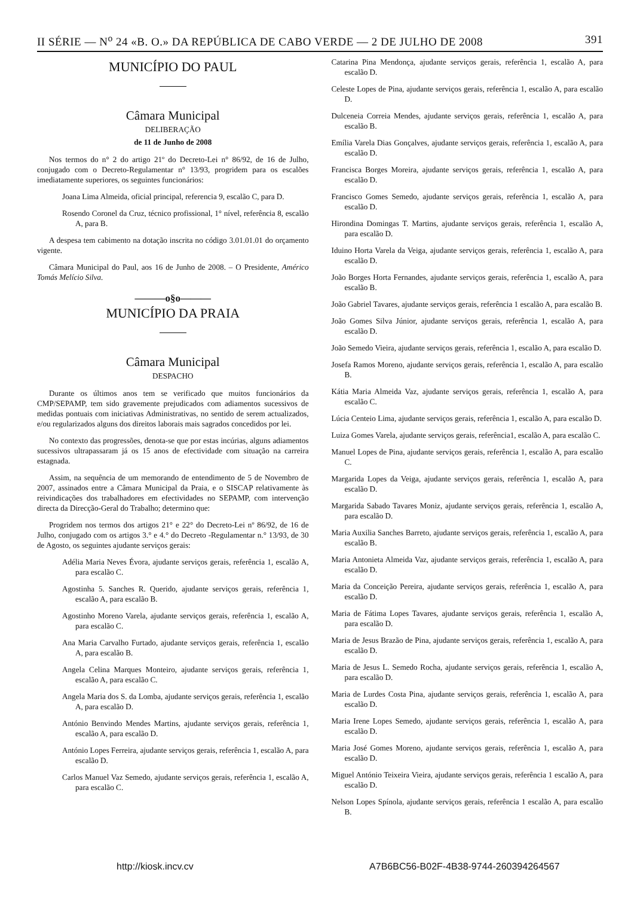II SÉRIE — N<sup>o</sup> 24 «B. O.» DA REPÚBLICA DE CABO VERDE — 2 DE JULHO DE 2008 391
MUNICÍPIO DO PAUL
Câmara Municipal
DELIBERAÇÃO
de 11 de Junho de 2008
Nos termos do n° 2 do artigo 21º do Decreto-Lei n° 86/92, de 16 de Julho, conjugado com o Decreto-Regulamentar n° 13/93, progridem para os escalões imediatamente superiores, os seguintes funcionários:
Joana Lima Almeida, oficial principal, referencia 9, escalão C, para D.
Rosendo Coronel da Cruz, técnico profissional, 1° nível, referência 8, escalão A, para B.
A despesa tem cabimento na dotação inscrita no código 3.01.01.01 do orçamento vigente.
Câmara Municipal do Paul, aos 16 de Junho de 2008. – O Presidente, Américo Tomás Melício Silva.
———o§o———
MUNICÍPIO DA PRAIA
Câmara Municipal
DESPACHO
Durante os últimos anos tem se verificado que muitos funcionários da CMP/SEPAMP, tem sido gravemente prejudicados com adiamentos sucessivos de medidas pontuais com iniciativas Administrativas, no sentido de serem actualizados, e/ou regularizados alguns dos direitos laborais mais sagrados concedidos por lei.
No contexto das progressões, denota-se que por estas incúrias, alguns adiamentos sucessivos ultrapassaram já os 15 anos de efectividade com situação na carreira estagnada.
Assim, na sequência de um memorando de entendimento de 5 de Novembro de 2007, assinados entre a Câmara Municipal da Praia, e o SISCAP relativamente às reivindicações dos trabalhadores em efectividades no SEPAMP, com intervenção directa da Direcção-Geral do Trabalho; determino que:
Progridem nos termos dos artigos 21° e 22° do Decreto-Lei nº 86/92, de 16 de Julho, conjugado com os artigos 3.° e 4.° do Decreto -Regulamentar n.° 13/93, de 30 de Agosto, os seguintes ajudante serviços gerais:
Adélia Maria Neves Évora, ajudante serviços gerais, referência 1, escalão A, para escalão C.
Agostinha 5. Sanches R. Querido, ajudante serviços gerais, referência 1, escalão A, para escalão B.
Agostinho Moreno Varela, ajudante serviços gerais, referência 1, escalão A, para escalão C.
Ana Maria Carvalho Furtado, ajudante serviços gerais, referência 1, escalão A, para escalão B.
Angela Celina Marques Monteiro, ajudante serviços gerais, referência 1, escalão A, para escalão C.
Angela Maria dos S. da Lomba, ajudante serviços gerais, referência 1, escalão A, para escalão D.
António Benvindo Mendes Martins, ajudante serviços gerais, referência 1, escalão A, para escalão D.
António Lopes Ferreira, ajudante serviços gerais, referência 1, escalão A, para escalão D.
Carlos Manuel Vaz Semedo, ajudante serviços gerais, referência 1, escalão A, para escalão C.
Catarina Pina Mendonça, ajudante serviços gerais, referência 1, escalão A, para escalão D.
Celeste Lopes de Pina, ajudante serviços gerais, referência 1, escalão A, para escalão D.
Dulceneia Correia Mendes, ajudante serviços gerais, referência 1, escalão A, para escalão B.
Emília Varela Dias Gonçalves, ajudante serviços gerais, referência 1, escalão A, para escalão D.
Francisca Borges Moreira, ajudante serviços gerais, referência 1, escalão A, para escalão D.
Francisco Gomes Semedo, ajudante serviços gerais, referência 1, escalão A, para escalão D.
Hirondina Domingas T. Martins, ajudante serviços gerais, referência 1, escalão A, para escalão D.
Iduino Horta Varela da Veiga, ajudante serviços gerais, referência 1, escalão A, para escalão D.
João Borges Horta Fernandes, ajudante serviços gerais, referência 1, escalão A, para escalão B.
João Gabriel Tavares, ajudante serviços gerais, referência 1 escalão A, para escalão B.
João Gomes Silva Júnior, ajudante serviços gerais, referência 1, escalão A, para escalão D.
João Semedo Vieira, ajudante serviços gerais, referência 1, escalão A, para escalão D.
Josefa Ramos Moreno, ajudante serviços gerais, referência 1, escalão A, para escalão B.
Kátia Maria Almeida Vaz, ajudante serviços gerais, referência 1, escalão A, para escalão C.
Lúcia Centeio Lima, ajudante serviços gerais, referência 1, escalão A, para escalão D.
Luiza Gomes Varela, ajudante serviços gerais, referência1, escalão A, para escalão C.
Manuel Lopes de Pina, ajudante serviços gerais, referência 1, escalão A, para escalão C.
Margarida Lopes da Veiga, ajudante serviços gerais, referência 1, escalão A, para escalão D.
Margarida Sabado Tavares Moniz, ajudante serviços gerais, referência 1, escalão A, para escalão D.
Maria Auxilia Sanches Barreto, ajudante serviços gerais, referência 1, escalão A, para escalão B.
Maria Antonieta Almeida Vaz, ajudante serviços gerais, referência 1, escalão A, para escalão D.
Maria da Conceição Pereira, ajudante serviços gerais, referência 1, escalão A, para escalão D.
Maria de Fátima Lopes Tavares, ajudante serviços gerais, referência 1, escalão A, para escalão D.
Maria de Jesus Brazão de Pina, ajudante serviços gerais, referência 1, escalão A, para escalão D.
Maria de Jesus L. Semedo Rocha, ajudante serviços gerais, referência 1, escalão A, para escalão D.
Maria de Lurdes Costa Pina, ajudante serviços gerais, referência 1, escalão A, para escalão D.
Maria Irene Lopes Semedo, ajudante serviços gerais, referência 1, escalão A, para escalão D.
Maria José Gomes Moreno, ajudante serviços gerais, referência 1, escalão A, para escalão D.
Miguel António Teixeira Vieira, ajudante serviços gerais, referência 1 escalão A, para escalão D.
Nelson Lopes Spínola, ajudante serviços gerais, referência 1 escalão A, para escalão B.
http://kiosk.incv.cv A7B6BC56-B02F-4B38-9744-260394264567